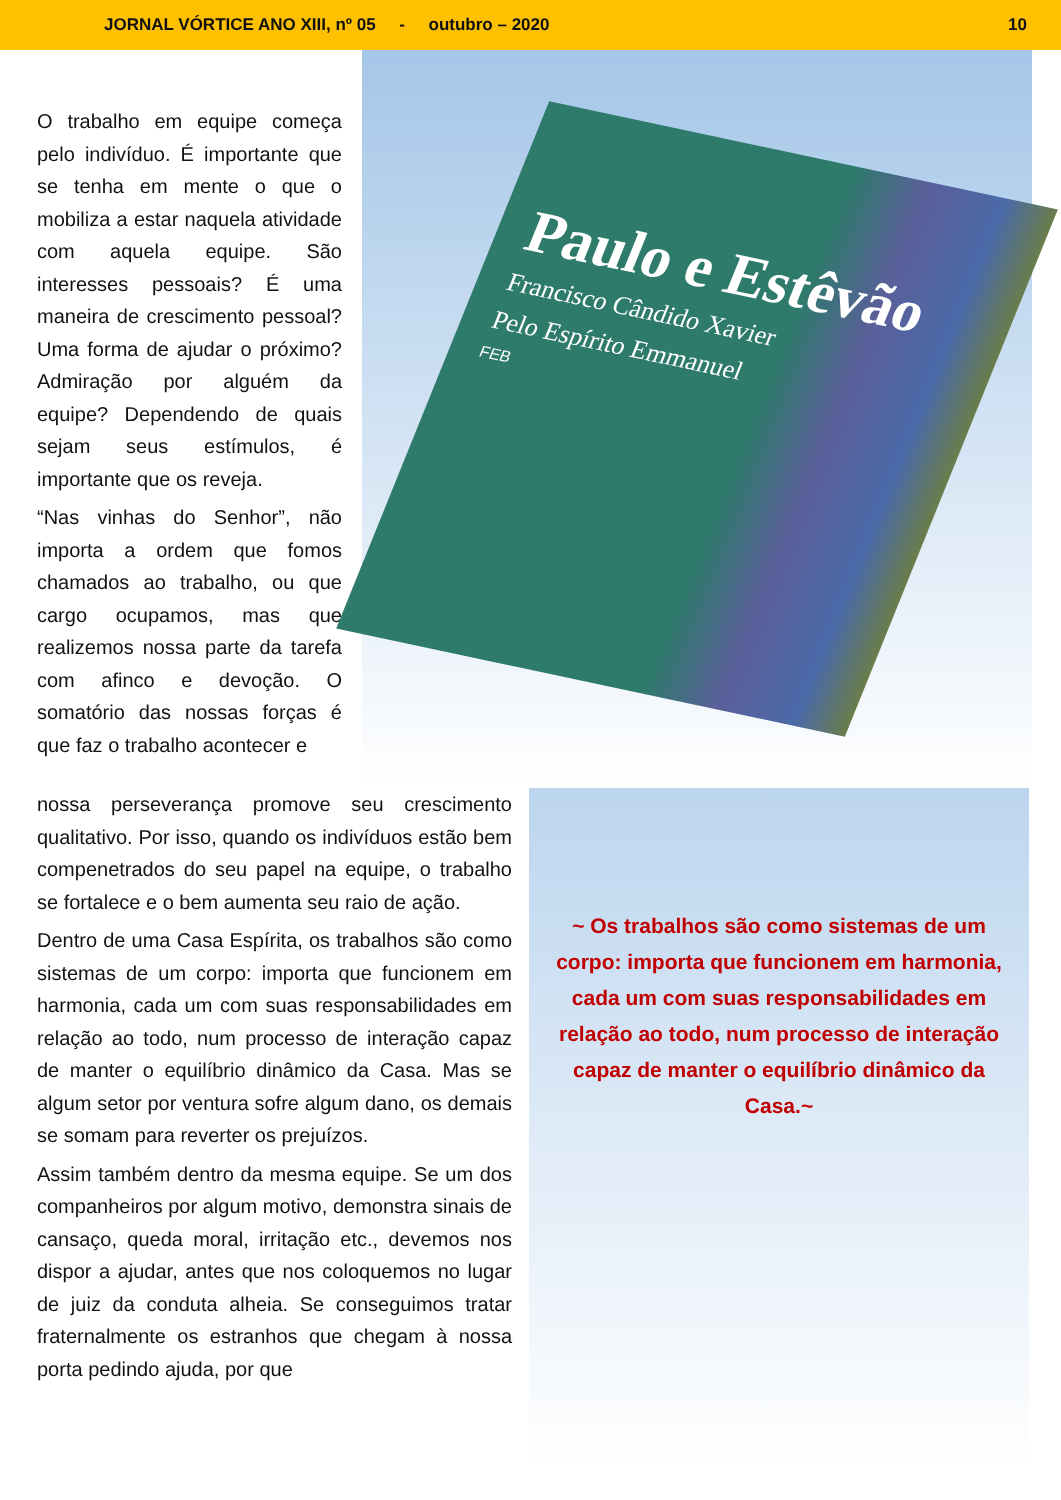JORNAL VÓRTICE ANO XIII, nº 05 - outubro – 2020 10
O trabalho em equipe começa pelo indivíduo. É importante que se tenha em mente o que o mobiliza a estar naquela atividade com aquela equipe. São interesses pessoais? É uma maneira de crescimento pessoal? Uma forma de ajudar o próximo? Admiração por alguém da equipe? Dependendo de quais sejam seus estímulos, é importante que os reveja.
“Nas vinhas do Senhor”, não importa a ordem que fomos chamados ao trabalho, ou que cargo ocupamos, mas que realizemos nossa parte da tarefa com afinco e devoção. O somatório das nossas forças é que faz o trabalho acontecer e
Paulo e Estêvão
Francisco Cândido Xavier
Pelo Espírito Emmanuel
FEB
nossa perseverança promove seu crescimento qualitativo. Por isso, quando os indivíduos estão bem compenetrados do seu papel na equipe, o trabalho se fortalece e o bem aumenta seu raio de ação.
Dentro de uma Casa Espírita, os trabalhos são como sistemas de um corpo: importa que funcionem em harmonia, cada um com suas responsabilidades em relação ao todo, num processo de interação capaz de manter o equilíbrio dinâmico da Casa. Mas se algum setor por ventura sofre algum dano, os demais se somam para reverter os prejuízos.
Assim também dentro da mesma equipe. Se um dos companheiros por algum motivo, demonstra sinais de cansaço, queda moral, irritação etc., devemos nos dispor a ajudar, antes que nos coloquemos no lugar de juiz da conduta alheia. Se conseguimos tratar fraternalmente os estranhos que chegam à nossa porta pedindo ajuda, por que
~ Os trabalhos são como sistemas de um corpo: importa que funcionem em harmonia, cada um com suas responsabilidades em relação ao todo, num processo de interação capaz de manter o equilíbrio dinâmico da Casa.~